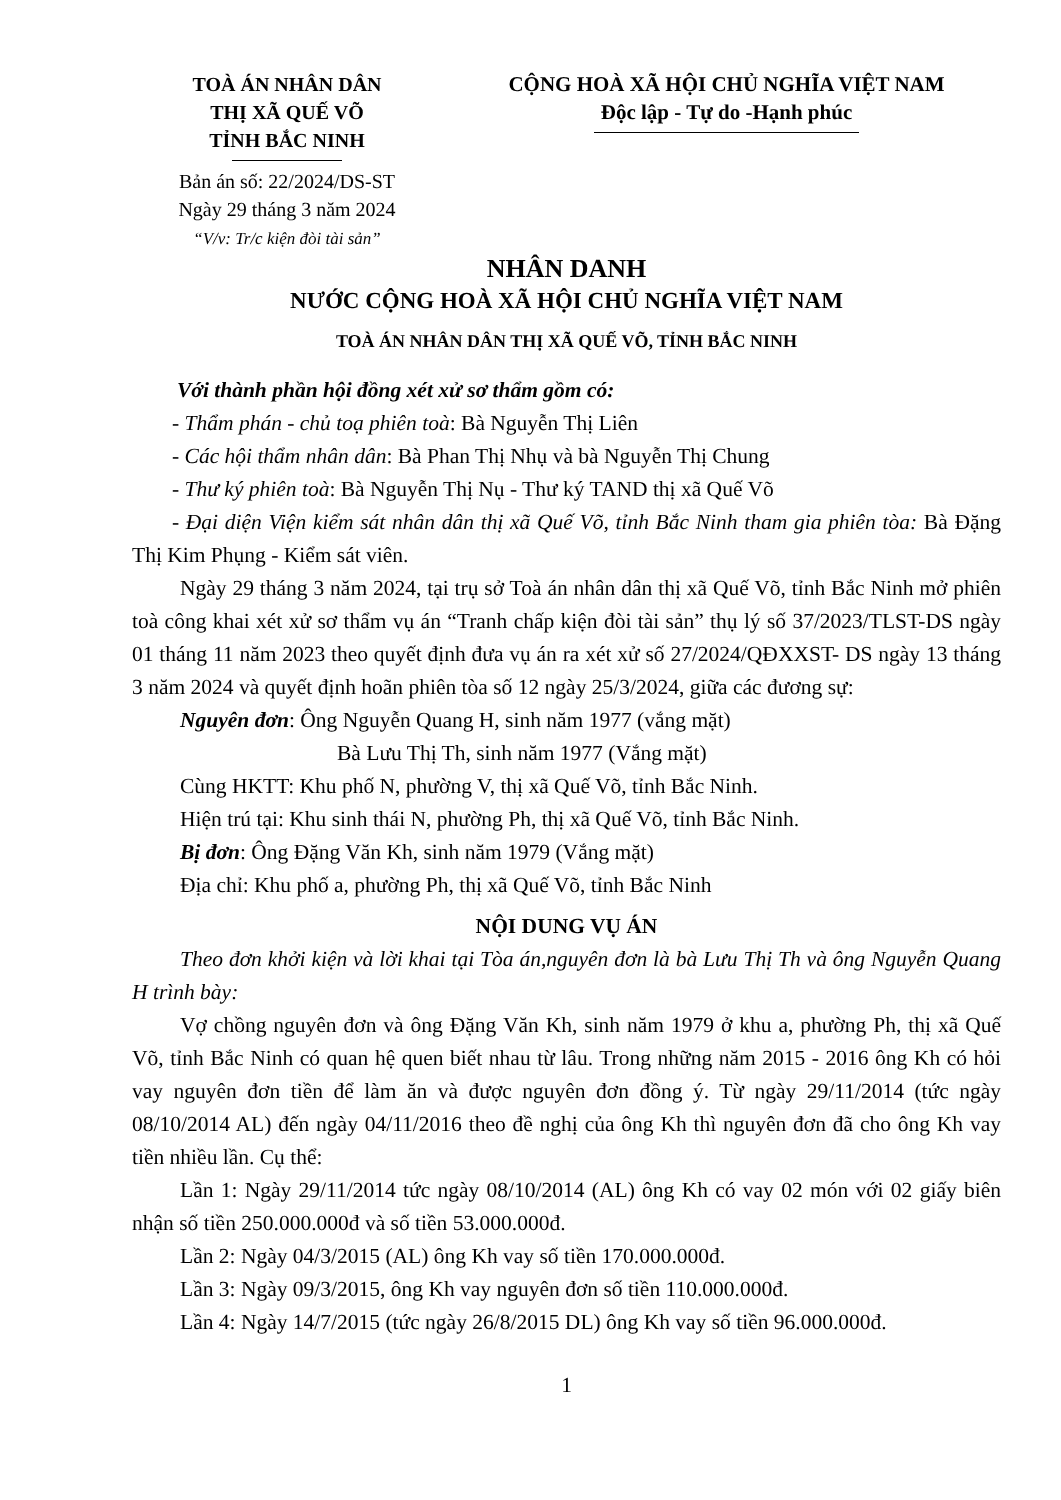TOÀ ÁN NHÂN DÂN
THỊ XÃ QUẾ VÕ
TỈNH BẮC NINH
Bản án số: 22/2024/DS-ST
Ngày 29 tháng 3 năm 2024
“V/v: Tr/c kiện đòi tài sản”
CỘNG HOÀ XÃ HỘI CHỦ NGHĨA VIỆT NAM
Độc lập - Tự do -Hạnh phúc
NHÂN DANH
NƯỚC CỘNG HOÀ XÃ HỘI CHỦ NGHĨA VIỆT NAM
TOÀ ÁN NHÂN DÂN THỊ XÃ QUẾ VÕ, TỈNH BẮC NINH
Với thành phần hội đồng xét xử sơ thẩm gồm có:
- Thẩm phán - chủ toạ phiên toà: Bà Nguyễn Thị Liên
- Các hội thẩm nhân dân: Bà Phan Thị Nhụ và bà Nguyễn Thị Chung
- Thư ký phiên toà: Bà Nguyễn Thị Nụ - Thư ký TAND thị xã Quế Võ
- Đại diện Viện kiểm sát nhân dân thị xã Quế Võ, tỉnh Bắc Ninh tham gia phiên tòa: Bà Đặng Thị Kim Phụng - Kiểm sát viên.
Ngày 29 tháng 3 năm 2024, tại trụ sở Toà án nhân dân thị xã Quế Võ, tỉnh Bắc Ninh mở phiên toà công khai xét xử sơ thẩm vụ án “Tranh chấp kiện đòi tài sản” thụ lý số 37/2023/TLST-DS ngày 01 tháng 11 năm 2023 theo quyết định đưa vụ án ra xét xử số 27/2024/QĐXXST- DS ngày 13 tháng 3 năm 2024 và quyết định hoãn phiên tòa số 12 ngày 25/3/2024, giữa các đương sự:
Nguyên đơn: Ông Nguyễn Quang H, sinh năm 1977 (vắng mặt)
Bà Lưu Thị Th, sinh năm 1977 (Vắng mặt)
Cùng HKTT: Khu phố N, phường V, thị xã Quế Võ, tỉnh Bắc Ninh.
Hiện trú tại: Khu sinh thái N, phường Ph, thị xã Quế Võ, tỉnh Bắc Ninh.
Bị đơn: Ông Đặng Văn Kh, sinh năm 1979 (Vắng mặt)
Địa chỉ: Khu phố a, phường Ph, thị xã Quế Võ, tỉnh Bắc Ninh
NỘI DUNG VỤ ÁN
Theo đơn khởi kiện và lời khai tại Tòa án,nguyên đơn là bà Lưu Thị Th và ông Nguyễn Quang H trình bày:
Vợ chồng nguyên đơn và ông Đặng Văn Kh, sinh năm 1979 ở khu a, phường Ph, thị xã Quế Võ, tỉnh Bắc Ninh có quan hệ quen biết nhau từ lâu. Trong những năm 2015 - 2016 ông Kh có hỏi vay nguyên đơn tiền để làm ăn và được nguyên đơn đồng ý. Từ ngày 29/11/2014 (tức ngày 08/10/2014 AL) đến ngày 04/11/2016 theo đề nghị của ông Kh thì nguyên đơn đã cho ông Kh vay tiền nhiều lần. Cụ thể:
Lần 1: Ngày 29/11/2014 tức ngày 08/10/2014 (AL) ông Kh có vay 02 món với 02 giấy biên nhận số tiền 250.000.000đ và số tiền 53.000.000đ.
Lần 2: Ngày 04/3/2015 (AL) ông Kh vay số tiền 170.000.000đ.
Lần 3: Ngày 09/3/2015, ông Kh vay nguyên đơn số tiền 110.000.000đ.
Lần 4: Ngày 14/7/2015 (tức ngày 26/8/2015 DL) ông Kh vay số tiền 96.000.000đ.
1